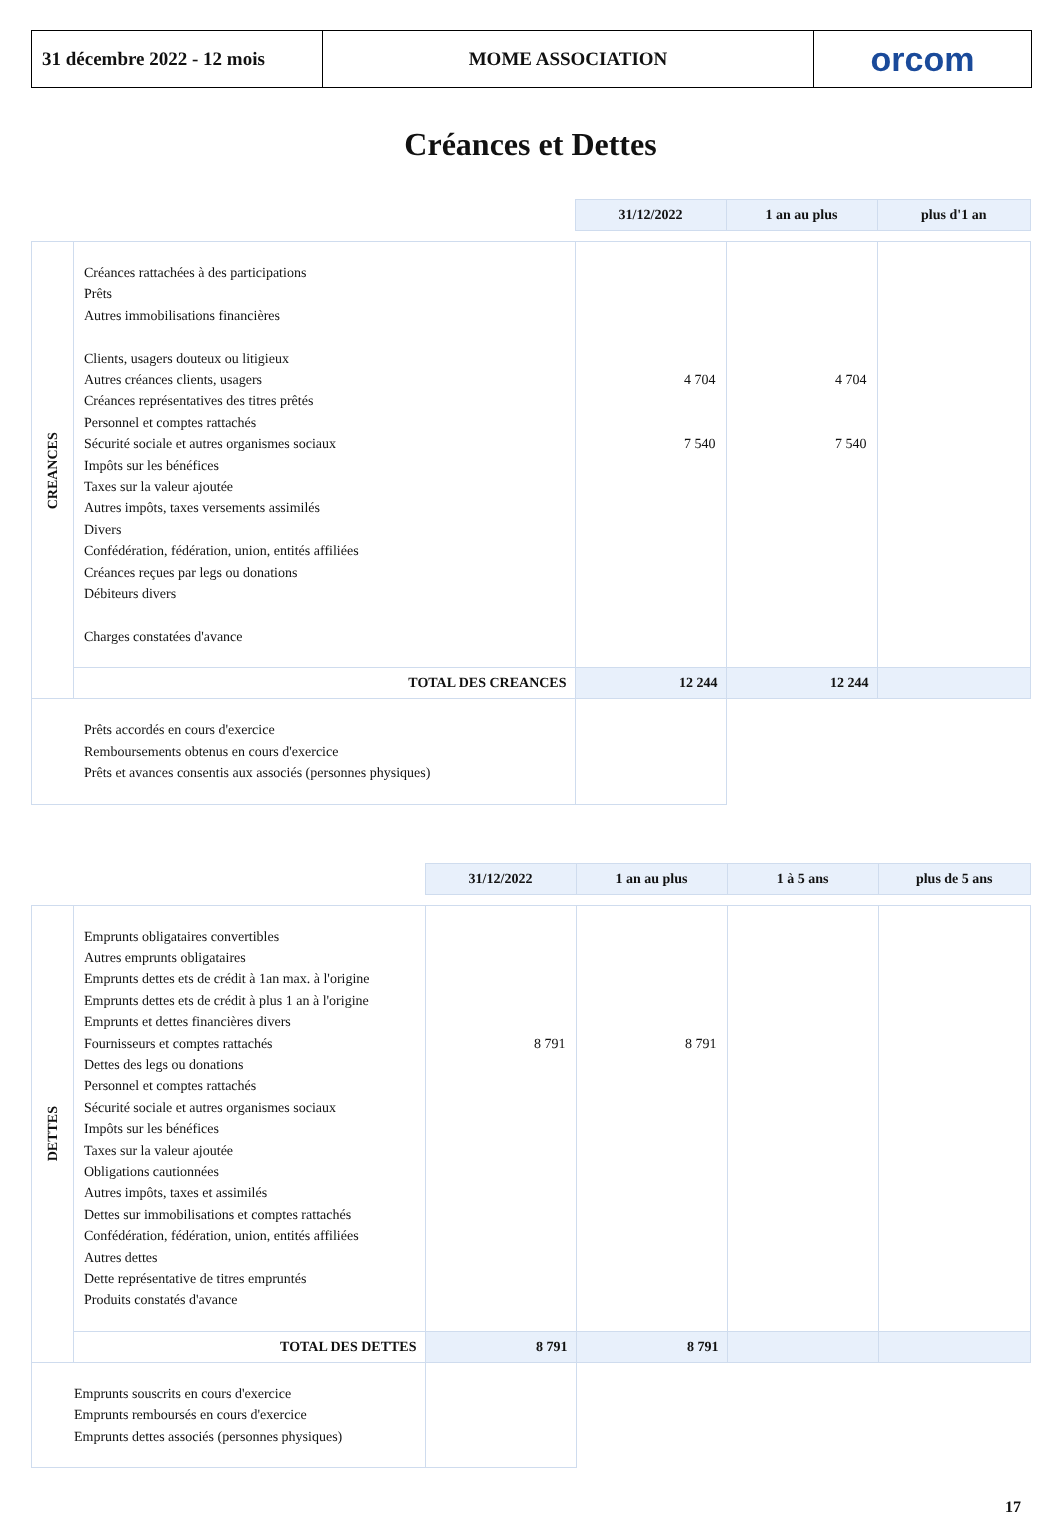31 décembre 2022 - 12 mois
MOME ASSOCIATION orcom
Créances et Dettes
| | | 31/12/2022 | 1 an au plus | plus d'1 an |
| CREANCES | Créances rattachées à des participations Prêts Autres immobilisations financières Clients, usagers douteux ou litigieux Autres créances clients, usagers Créances représentatives des titres prêtés Personnel et comptes rattachés Sécurité sociale et autres organismes sociaux Impôts sur les bénéfices Taxes sur la valeur ajoutée Autres impôts, taxes versements assimilés Divers Confédération, fédération, union, entités affiliées Créances reçues par legs ou donations Débiteurs divers Charges constatées d'avance | 4 704 7 540 | 4 704 7 540 | |
| | TOTAL DES CREANCES | 12 244 | 12 244 | |
| Prêts accordés en cours d'exercice Remboursements obtenus en cours d'exercice Prêts et avances consentis aux associés (personnes physiques) | | | | |
| | | 31/12/2022 | 1 an au plus | 1 à 5 ans | plus de 5 ans |
| DETTES | Emprunts obligataires convertibles Autres emprunts obligataires Emprunts dettes ets de crédit à 1an max. à l'origine Emprunts dettes ets de crédit à plus 1 an à l'origine Emprunts et dettes financières divers Fournisseurs et comptes rattachés Dettes des legs ou donations Personnel et comptes rattachés Sécurité sociale et autres organismes sociaux Impôts sur les bénéfices Taxes sur la valeur ajoutée Obligations cautionnées Autres impôts, taxes et assimilés Dettes sur immobilisations et comptes rattachés Confédération, fédération, union, entités affiliées Autres dettes Dette représentative de titres empruntés Produits constatés d'avance | 8 791 | 8 791 | | |
| | TOTAL DES DETTES | 8 791 | 8 791 | | |
| Emprunts souscrits en cours d'exercice Emprunts remboursés en cours d'exercice Emprunts dettes associés (personnes physiques) | | | | | |
17